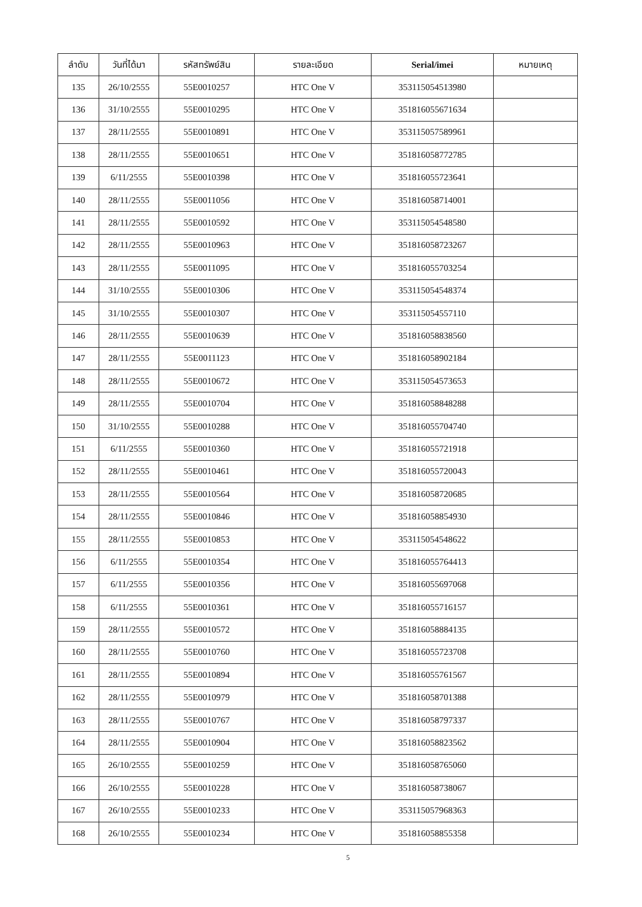| ลำดับ | วันที่ได้มา | รหัสทรัพย์สิน | รายละเอียด | Serial/imei | หมายเหตุ |
| --- | --- | --- | --- | --- | --- |
| 135 | 26/10/2555 | 55E0010257 | HTC One V | 353115054513980 | |
| 136 | 31/10/2555 | 55E0010295 | HTC One V | 351816055671634 | |
| 137 | 28/11/2555 | 55E0010891 | HTC One V | 353115057589961 | |
| 138 | 28/11/2555 | 55E0010651 | HTC One V | 351816058772785 | |
| 139 | 6/11/2555 | 55E0010398 | HTC One V | 351816055723641 | |
| 140 | 28/11/2555 | 55E0011056 | HTC One V | 351816058714001 | |
| 141 | 28/11/2555 | 55E0010592 | HTC One V | 353115054548580 | |
| 142 | 28/11/2555 | 55E0010963 | HTC One V | 351816058723267 | |
| 143 | 28/11/2555 | 55E0011095 | HTC One V | 351816055703254 | |
| 144 | 31/10/2555 | 55E0010306 | HTC One V | 353115054548374 | |
| 145 | 31/10/2555 | 55E0010307 | HTC One V | 353115054557110 | |
| 146 | 28/11/2555 | 55E0010639 | HTC One V | 351816058838560 | |
| 147 | 28/11/2555 | 55E0011123 | HTC One V | 351816058902184 | |
| 148 | 28/11/2555 | 55E0010672 | HTC One V | 353115054573653 | |
| 149 | 28/11/2555 | 55E0010704 | HTC One V | 351816058848288 | |
| 150 | 31/10/2555 | 55E0010288 | HTC One V | 351816055704740 | |
| 151 | 6/11/2555 | 55E0010360 | HTC One V | 351816055721918 | |
| 152 | 28/11/2555 | 55E0010461 | HTC One V | 351816055720043 | |
| 153 | 28/11/2555 | 55E0010564 | HTC One V | 351816058720685 | |
| 154 | 28/11/2555 | 55E0010846 | HTC One V | 351816058854930 | |
| 155 | 28/11/2555 | 55E0010853 | HTC One V | 353115054548622 | |
| 156 | 6/11/2555 | 55E0010354 | HTC One V | 351816055764413 | |
| 157 | 6/11/2555 | 55E0010356 | HTC One V | 351816055697068 | |
| 158 | 6/11/2555 | 55E0010361 | HTC One V | 351816055716157 | |
| 159 | 28/11/2555 | 55E0010572 | HTC One V | 351816058884135 | |
| 160 | 28/11/2555 | 55E0010760 | HTC One V | 351816055723708 | |
| 161 | 28/11/2555 | 55E0010894 | HTC One V | 351816055761567 | |
| 162 | 28/11/2555 | 55E0010979 | HTC One V | 351816058701388 | |
| 163 | 28/11/2555 | 55E0010767 | HTC One V | 351816058797337 | |
| 164 | 28/11/2555 | 55E0010904 | HTC One V | 351816058823562 | |
| 165 | 26/10/2555 | 55E0010259 | HTC One V | 351816058765060 | |
| 166 | 26/10/2555 | 55E0010228 | HTC One V | 351816058738067 | |
| 167 | 26/10/2555 | 55E0010233 | HTC One V | 353115057968363 | |
| 168 | 26/10/2555 | 55E0010234 | HTC One V | 351816058855358 | |
5